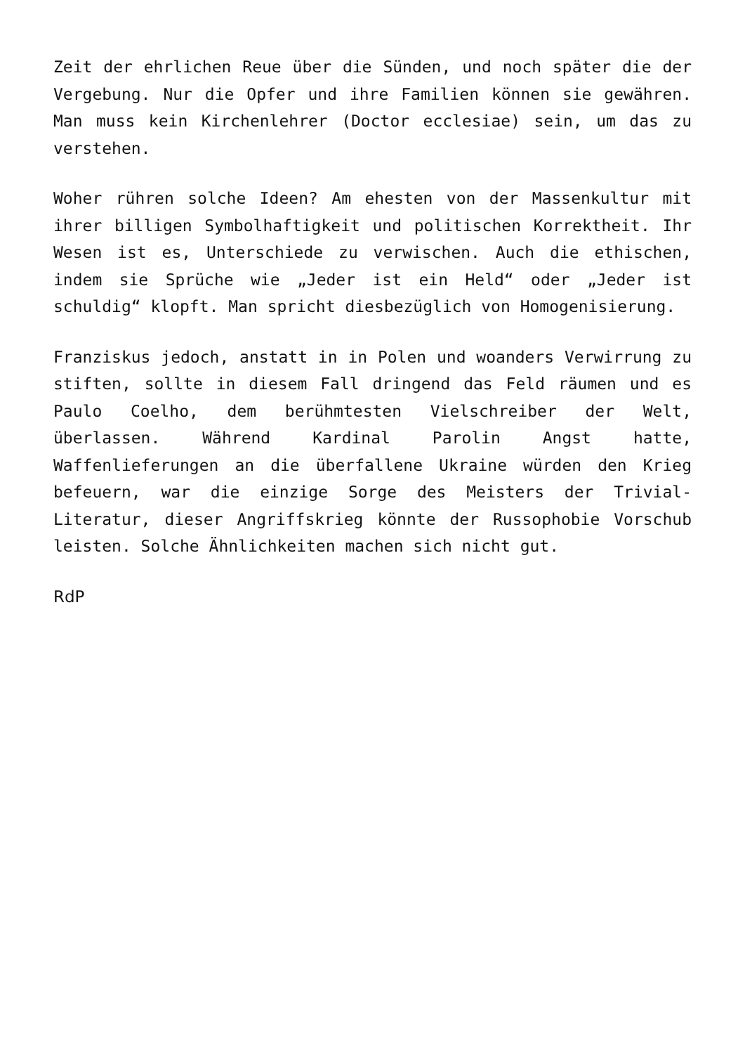Zeit der ehrlichen Reue über die Sünden, und noch später die der Vergebung. Nur die Opfer und ihre Familien können sie gewähren. Man muss kein Kirchenlehrer (Doctor ecclesi­ae) sein, um das zu verstehen.
Woher rühren solche Ideen? Am ehesten von der Massenkultur mit ihrer billigen Symbolhaftigkeit und politischen Korrek­theit. Ihr Wesen ist es, Unterschiede zu verwischen. Auch die ethischen, indem sie Sprüche wie „Jeder ist ein Held“ oder „Jeder ist schuldig“ klopft. Man spricht dies­bezüglich von Homogenisierung.
Franziskus jedoch, anstatt in in Polen und woanders Verwir­rung zu stiften, sollte in diesem Fall dringend das Feld räumen und es Paulo Coelho, dem berühmtesten Vielschreiber der Welt, überlassen. Während Kardinal Parolin Angst hatte, Waffenlieferungen an die überfallene Ukraine würden den Krieg befeuern, war die einzige Sorge des Meisters der Trivial-Literatur, dieser Angriffskrieg könnte der Russo­phobie Vorschub leisten. Solche Ähnlichkeiten machen sich nicht gut.
RdP